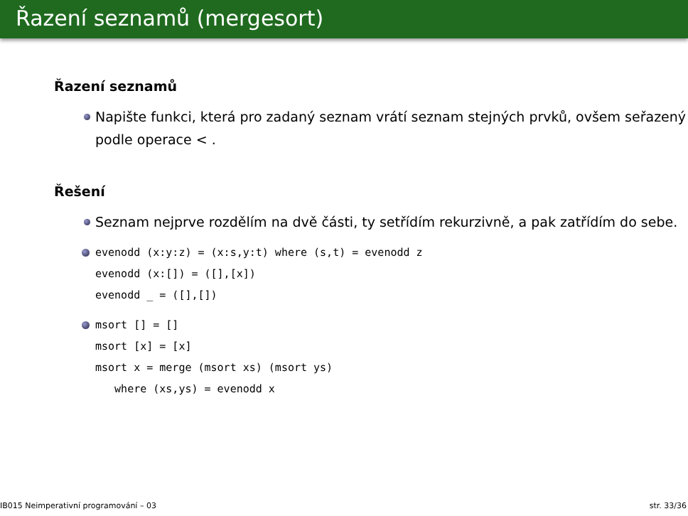Řazení seznamů (mergesort)
Řazení seznamů
Napište funkci, která pro zadaný seznam vrátí seznam stejných prvků, ovšem seřazený podle operace < .
Řešení
Seznam nejprve rozdělím na dvě části, ty setřídím rekurzivně, a pak zatřídím do sebe.
evenodd (x:y:z) = (x:s,y:t) where (s,t) = evenodd z
evenodd (x:[]) = ([],[x])
evenodd _ = ([],[])
msort [] = []
msort [x] = [x]
msort x = merge (msort xs) (msort ys)
where (xs,ys) = evenodd x
IB015 Neimperativní programování – 03 str. 33/36